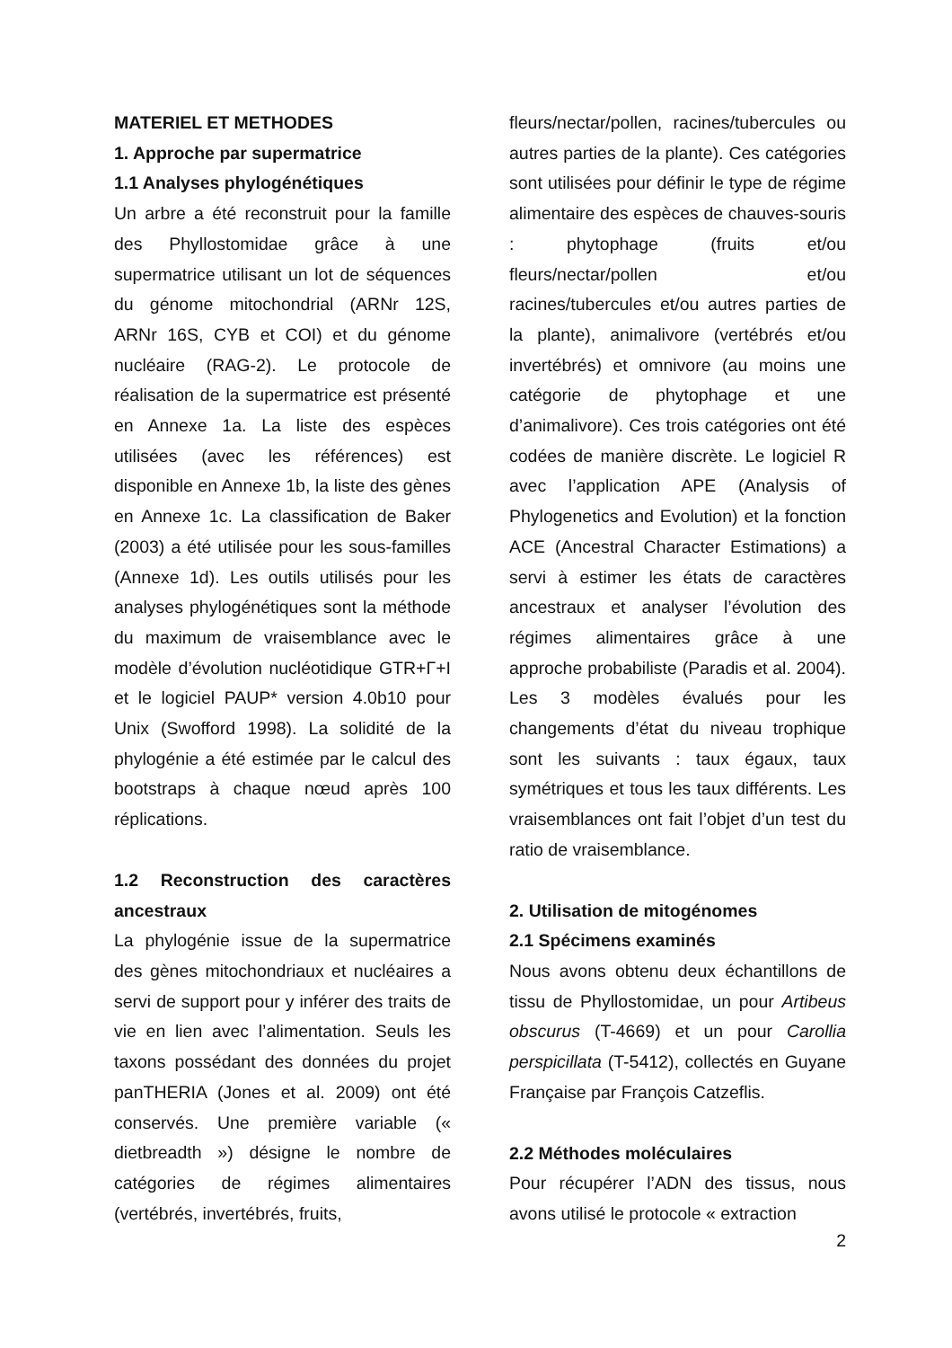MATERIEL ET METHODES
1. Approche par supermatrice
1.1 Analyses phylogénétiques
Un arbre a été reconstruit pour la famille des Phyllostomidae grâce à une supermatrice utilisant un lot de séquences du génome mitochondrial (ARNr 12S, ARNr 16S, CYB et COI) et du génome nucléaire (RAG-2). Le protocole de réalisation de la supermatrice est présenté en Annexe 1a. La liste des espèces utilisées (avec les références) est disponible en Annexe 1b, la liste des gènes en Annexe 1c. La classification de Baker (2003) a été utilisée pour les sous-familles (Annexe 1d). Les outils utilisés pour les analyses phylogénétiques sont la méthode du maximum de vraisemblance avec le modèle d’évolution nucléotidique GTR+Γ+I et le logiciel PAUP* version 4.0b10 pour Unix (Swofford 1998). La solidité de la phylogénie a été estimée par le calcul des bootstraps à chaque nœud après 100 réplications.
1.2 Reconstruction des caractères ancestraux
La phylogénie issue de la supermatrice des gènes mitochondriaux et nucléaires a servi de support pour y inférer des traits de vie en lien avec l’alimentation. Seuls les taxons possédant des données du projet panTHERIA (Jones et al. 2009) ont été conservés. Une première variable (« dietbreadth ») désigne le nombre de catégories de régimes alimentaires (vertébrés, invertébrés, fruits,
fleurs/nectar/pollen, racines/tubercules ou autres parties de la plante). Ces catégories sont utilisées pour définir le type de régime alimentaire des espèces de chauves-souris : phytophage (fruits et/ou fleurs/nectar/pollen et/ou racines/tubercules et/ou autres parties de la plante), animalivore (vertébrés et/ou invertébrés) et omnivore (au moins une catégorie de phytophage et une d’animalivore). Ces trois catégories ont été codées de manière discrète. Le logiciel R avec l’application APE (Analysis of Phylogenetics and Evolution) et la fonction ACE (Ancestral Character Estimations) a servi à estimer les états de caractères ancestraux et analyser l’évolution des régimes alimentaires grâce à une approche probabiliste (Paradis et al. 2004). Les 3 modèles évalués pour les changements d’état du niveau trophique sont les suivants : taux égaux, taux symétriques et tous les taux différents. Les vraisemblances ont fait l’objet d’un test du ratio de vraisemblance.
2. Utilisation de mitogénomes
2.1 Spécimens examinés
Nous avons obtenu deux échantillons de tissu de Phyllostomidae, un pour Artibeus obscurus (T-4669) et un pour Carollia perspicillata (T-5412), collectés en Guyane Française par François Catzeflis.
2.2 Méthodes moléculaires
Pour récupérer l’ADN des tissus, nous avons utilisé le protocole « extraction
2